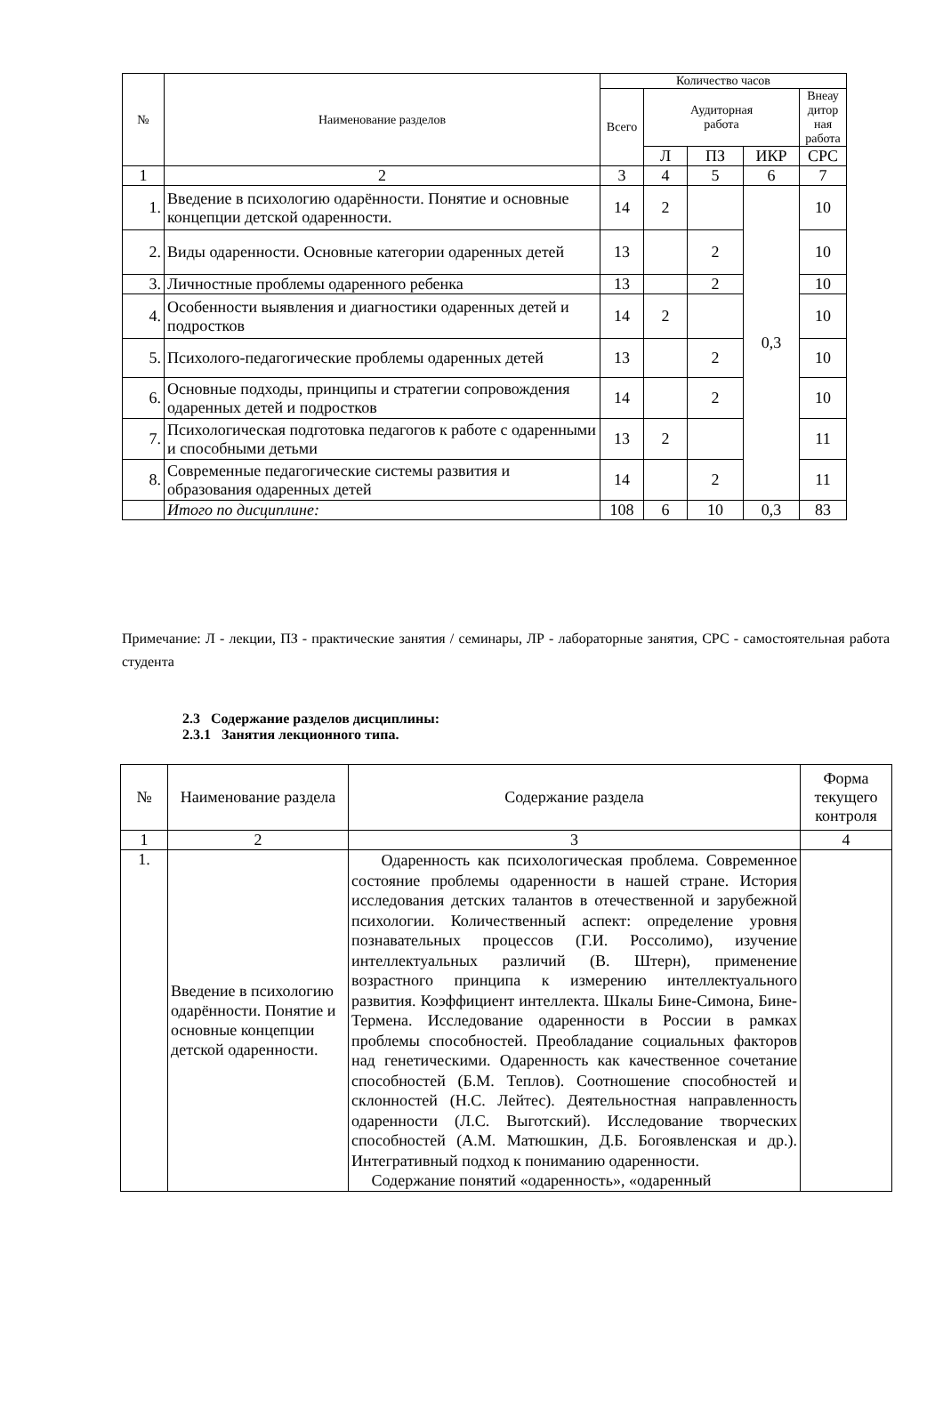| № | Наименование разделов | Количество часов | | | | |
| --- | --- | --- | --- | --- | --- | --- |
| | | Всего | Аудиторная работа | | | Внеау дитор ная работа |
| | | | Л | ПЗ | ИКР | СРС |
| 1 | 2 | 3 | 4 | 5 | 6 | 7 |
| 1. | Введение в психологию одарённости. Понятие и основные концепции детской одаренности. | 14 | 2 | | 0,3 | 10 |
| 2. | Виды одаренности. Основные категории одаренных детей | 13 | | 2 | | 10 |
| 3. | Личностные проблемы одаренного ребенка | 13 | | 2 | | 10 |
| 4. | Особенности выявления и диагностики одаренных детей и подростков | 14 | 2 | | | 10 |
| 5. | Психолого-педагогические проблемы одаренных детей | 13 | | 2 | | 10 |
| 6. | Основные подходы, принципы и стратегии сопровождения одаренных детей и подростков | 14 | | 2 | | 10 |
| 7. | Психологическая подготовка педагогов к работе с одаренными и способными детьми | 13 | 2 | | | 11 |
| 8. | Современные педагогические системы развития и образования одаренных детей | 14 | | 2 | | 11 |
| | Итого по дисциплине: | 108 | 6 | 10 | 0,3 | 83 |
Примечание: Л - лекции, ПЗ - практические занятия / семинары, ЛР - лабораторные занятия, СРС - самостоятельная работа студента
2.3 Содержание разделов дисциплины:
2.3.1 Занятия лекционного типа.
| № | Наименование раздела | Содержание раздела | Форма текущего контроля |
| --- | --- | --- | --- |
| 1 | 2 | 3 | 4 |
| 1. | Введение в психологию одарённости. Понятие и основные концепции детской одаренности. | Одаренность как психологическая проблема. Современное состояние проблемы одаренности в нашей стране. История исследования детских талантов в отечественной и зарубежной психологии. Количественный аспект: определение уровня познавательных процессов (Г.И. Россолимо), изучение интеллектуальных различий (В. Штерн), применение возрастного принципа к измерению интеллектуального развития. Коэффициент интеллекта. Шкалы Бине-Симона, Бине-Термена. Исследование одаренности в России в рамках проблемы способностей. Преобладание социальных факторов над генетическими. Одаренность как качественное сочетание способностей (Б.М. Теплов). Соотношение способностей и склонностей (Н.С. Лейтес). Деятельностная направленность одаренности (Л.С. Выготский). Исследование творческих способностей (А.М. Матюшкин, Д.Б. Богоявленская и др.). Интегративный подход к пониманию одаренности. Содержание понятий «одаренность», «одаренный | |